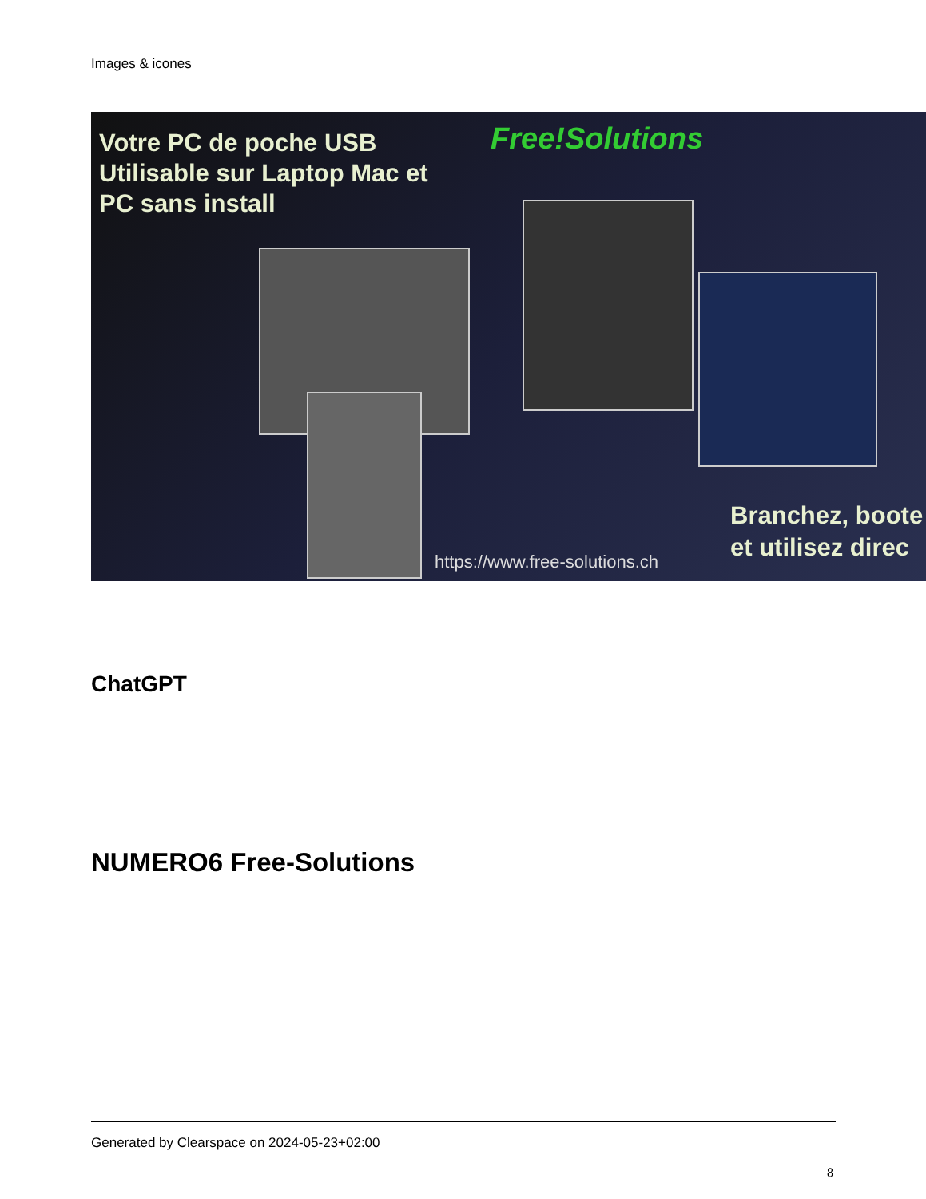Images & icones
Votre PC de poche USB
Utilisable sur Laptop Mac et
PC sans install
Free!Solutions
Branchez, boote
et utilisez direc
https://www.free-solutions.ch
ChatGPT
NUMERO6 Free-Solutions
Generated by Clearspace on 2024-05-23+02:00
8